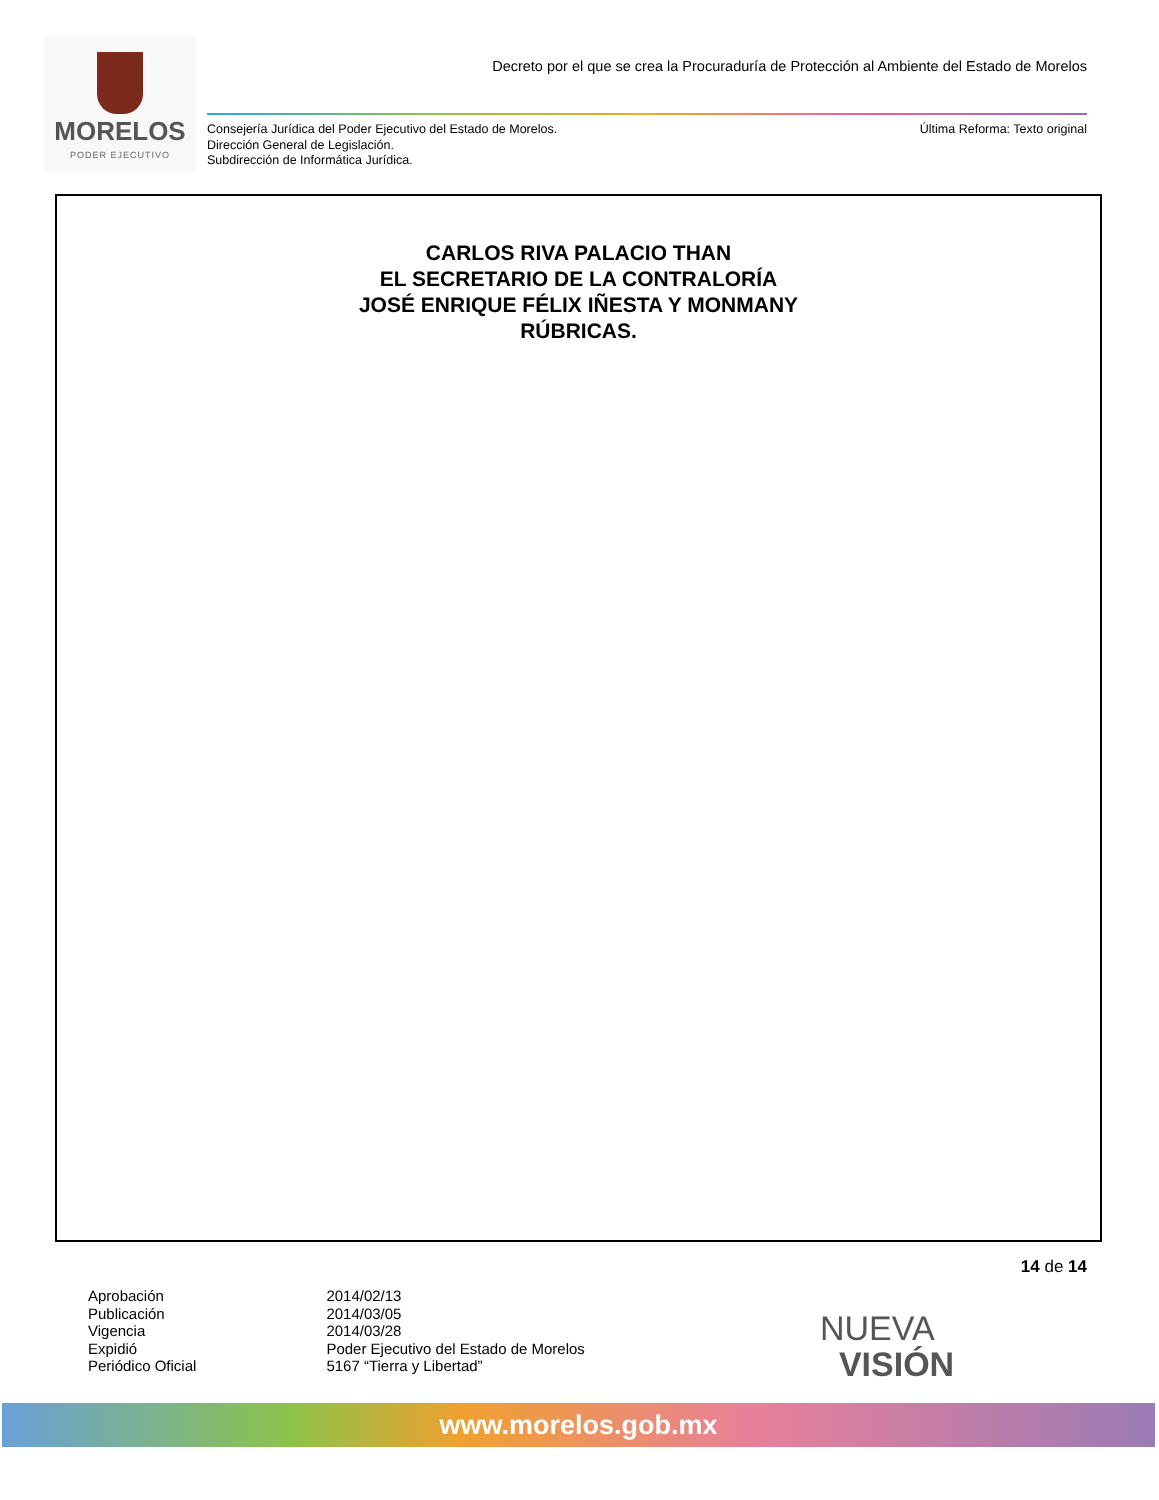MORELOS
PODER EJECUTIVO
Decreto por el que se crea la Procuraduría de Protección al Ambiente del Estado de Morelos
Consejería Jurídica del Poder Ejecutivo del Estado de Morelos.
Dirección General de Legislación.
Subdirección de Informática Jurídica.
Última Reforma: Texto original
CARLOS RIVA PALACIO THAN
EL SECRETARIO DE LA CONTRALORÍA
JOSÉ ENRIQUE FÉLIX IÑESTA Y MONMANY
RÚBRICAS.
14 de 14
| Aprobación | 2014/02/13 |
| Publicación | 2014/03/05 |
| Vigencia | 2014/03/28 |
| Expidió | Poder Ejecutivo del Estado de Morelos |
| Periódico Oficial | 5167 “Tierra y Libertad” |
NUEVA
VISIÓN
www.morelos.gob.mx